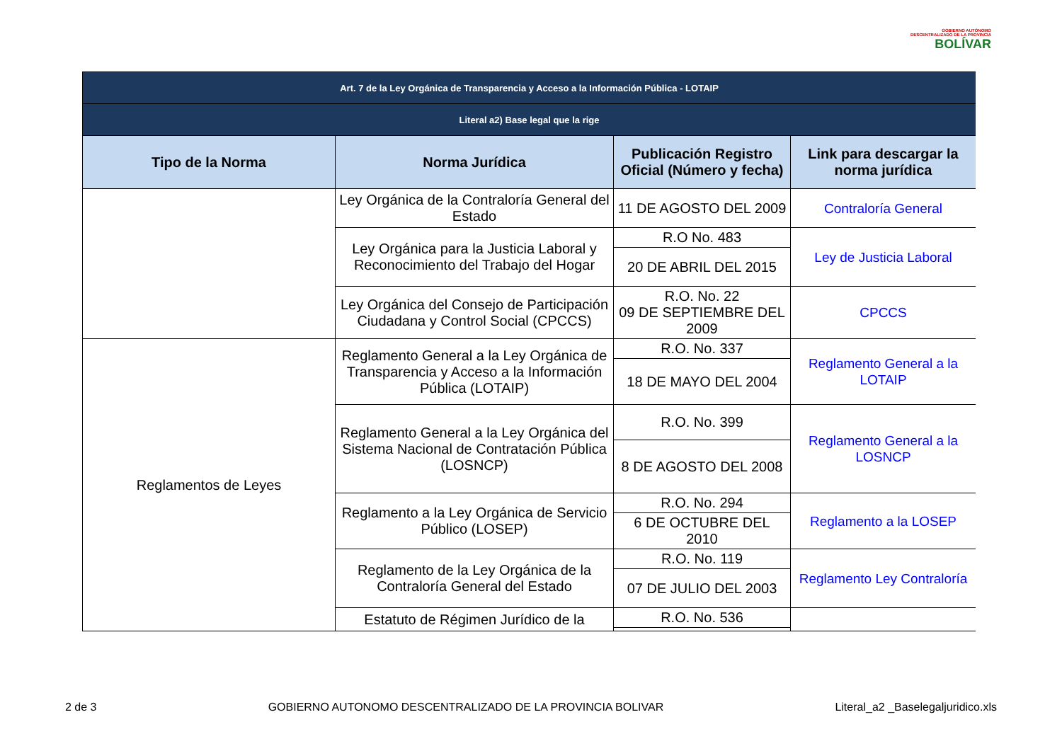GOBIERNO AUTÓNOMO
DESCENTRALIZADO DE LA PROVINCIA
BOLÍVAR
| Art. 7 de la Ley Orgánica de Transparencia y Acceso a la Información Pública - LOTAIP | | | |
| Literal a2) Base legal que la rige | | | |
| Tipo de la Norma | Norma Jurídica | Publicación Registro Oficial (Número y fecha) | Link para descargar la norma jurídica |
| | Ley Orgánica de la Contraloría General del Estado | 11 DE AGOSTO DEL 2009 | Contraloría General |
| | Ley Orgánica para la Justicia Laboral y Reconocimiento del Trabajo del Hogar | R.O No. 483 | Ley de Justicia Laboral |
| | | 20 DE ABRIL DEL 2015 | |
| | Ley Orgánica del Consejo de Participación Ciudadana y Control Social (CPCCS) | R.O. No. 22 09 DE SEPTIEMBRE DEL 2009 | CPCCS |
| Reglamentos de Leyes | Reglamento General a la Ley Orgánica de Transparencia y Acceso a la Información Pública (LOTAIP) | R.O. No. 337 | Reglamento General a la LOTAIP |
| | | 18 DE MAYO DEL 2004 | |
| | Reglamento General a la Ley Orgánica del Sistema Nacional de Contratación Pública (LOSNCP) | R.O. No. 399 | Reglamento General a la LOSNCP |
| | | 8 DE AGOSTO DEL 2008 | |
| | Reglamento a la Ley Orgánica de Servicio Público (LOSEP) | R.O. No. 294 | Reglamento a la LOSEP |
| | | 6 DE OCTUBRE DEL 2010 | |
| | Reglamento de la Ley Orgánica de la Contraloría General del Estado | R.O. No. 119 | Reglamento Ley Contraloría |
| | | 07 DE JULIO DEL 2003 | |
| | Estatuto de Régimen Jurídico de la | R.O. No. 536 | |
2 de 3 GOBIERNO AUTONOMO DESCENTRALIZADO DE LA PROVINCIA BOLIVAR Literal_a2 _Baselegaljuridico.xls